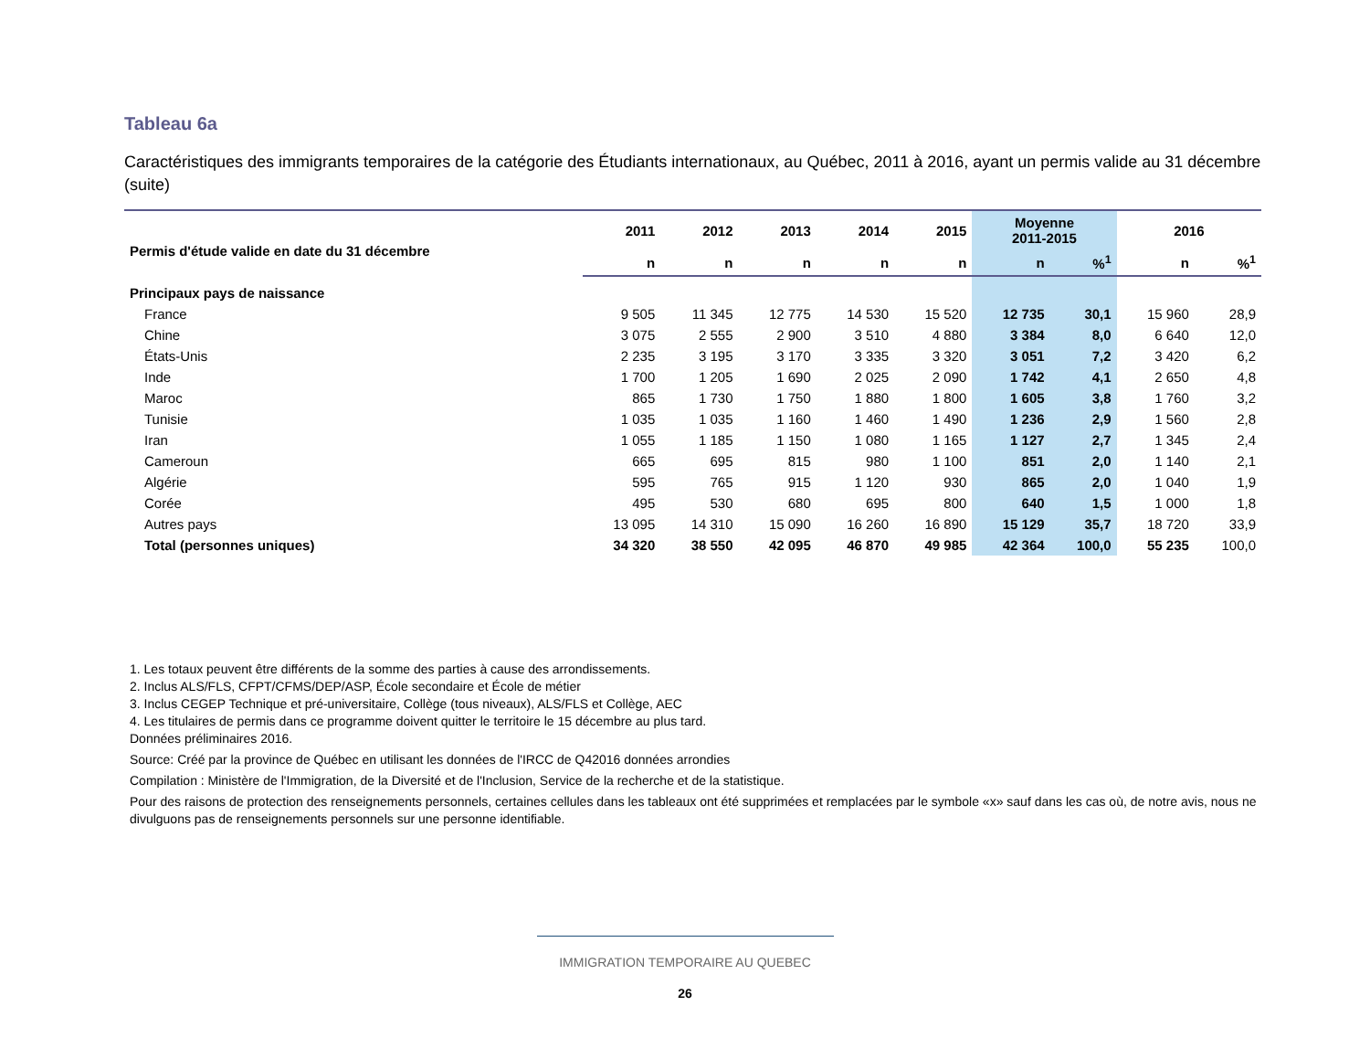Tableau 6a
Caractéristiques des immigrants temporaires de la catégorie des Étudiants internationaux, au Québec, 2011 à 2016, ayant un permis valide au 31 décembre (suite)
| Permis d'étude valide en date du 31 décembre | 2011 | 2012 | 2013 | 2014 | 2015 | Moyenne 2011-2015 | | 2016 | |
| --- | --- | --- | --- | --- | --- | --- | --- | --- | --- |
| | n | n | n | n | n | n | %<sup>1</sup> | n | %<sup>1</sup> |
| Principaux pays de naissance | | | | | | | | | |
| France | 9 505 | 11 345 | 12 775 | 14 530 | 15 520 | 12 735 | 30,1 | 15 960 | 28,9 |
| Chine | 3 075 | 2 555 | 2 900 | 3 510 | 4 880 | 3 384 | 8,0 | 6 640 | 12,0 |
| États-Unis | 2 235 | 3 195 | 3 170 | 3 335 | 3 320 | 3 051 | 7,2 | 3 420 | 6,2 |
| Inde | 1 700 | 1 205 | 1 690 | 2 025 | 2 090 | 1 742 | 4,1 | 2 650 | 4,8 |
| Maroc | 865 | 1 730 | 1 750 | 1 880 | 1 800 | 1 605 | 3,8 | 1 760 | 3,2 |
| Tunisie | 1 035 | 1 035 | 1 160 | 1 460 | 1 490 | 1 236 | 2,9 | 1 560 | 2,8 |
| Iran | 1 055 | 1 185 | 1 150 | 1 080 | 1 165 | 1 127 | 2,7 | 1 345 | 2,4 |
| Cameroun | 665 | 695 | 815 | 980 | 1 100 | 851 | 2,0 | 1 140 | 2,1 |
| Algérie | 595 | 765 | 915 | 1 120 | 930 | 865 | 2,0 | 1 040 | 1,9 |
| Corée | 495 | 530 | 680 | 695 | 800 | 640 | 1,5 | 1 000 | 1,8 |
| Autres pays | 13 095 | 14 310 | 15 090 | 16 260 | 16 890 | 15 129 | 35,7 | 18 720 | 33,9 |
| Total (personnes uniques) | 34 320 | 38 550 | 42 095 | 46 870 | 49 985 | 42 364 | 100,0 | 55 235 | 100,0 |
1. Les totaux peuvent être différents de la somme des parties à cause des arrondissements.
2. Inclus ALS/FLS, CFPT/CFMS/DEP/ASP, École secondaire et École de métier
3. Inclus CEGEP Technique et pré-universitaire, Collège (tous niveaux), ALS/FLS et Collège, AEC
4. Les titulaires de permis dans ce programme doivent quitter le territoire le 15 décembre au plus tard.
Données préliminaires 2016.
Source: Créé par la province de Québec en utilisant les données de l'IRCC de Q42016 données arrondies
Compilation : Ministère de l'Immigration, de la Diversité et de l'Inclusion, Service de la recherche et de la statistique.
Pour des raisons de protection des renseignements personnels, certaines cellules dans les tableaux ont été supprimées et remplacées par le symbole «x» sauf dans les cas où, de notre avis, nous ne divulguons pas de renseignements personnels sur une personne identifiable.
IMMIGRATION TEMPORAIRE AU QUEBEC
26